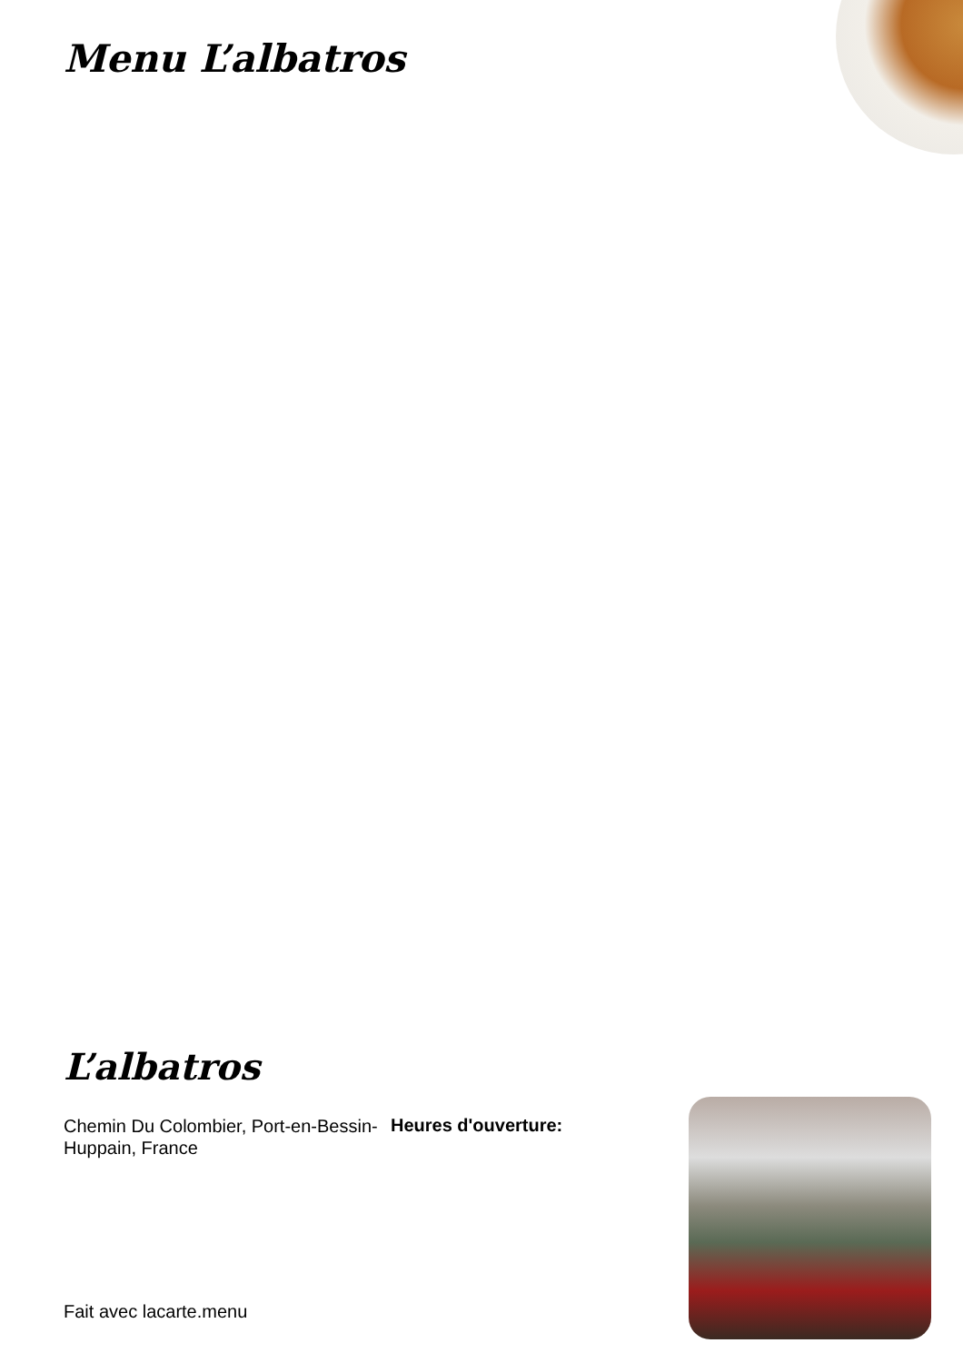Menu L’albatros
L’albatros
Chemin Du Colombier, Port-en-Bessin-Huppain, France
Heures d'ouverture:
Fait avec lacarte.menu